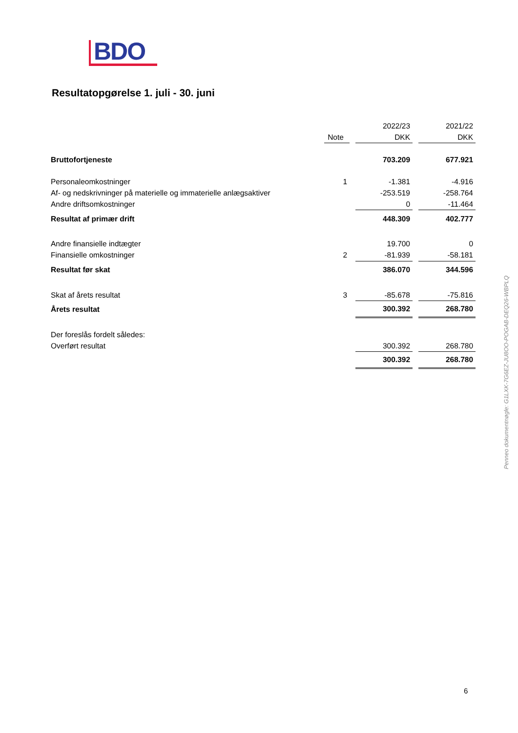BDO
Resultatopgørelse 1. juli - 30. juni
| | | | 2022/23 | | 2021/22 |
| | Note | | DKK | | DKK |
| Bruttofortjeneste | | | 703.209 | | 677.921 |
| Personaleomkostninger | 1 | | -1.381 | | -4.916 |
| Af- og nedskrivninger på materielle og immaterielle anlægsaktiver | | | -253.519 | | -258.764 |
| Andre driftsomkostninger | | | 0 | | -11.464 |
| Resultat af primær drift | | | 448.309 | | 402.777 |
| Andre finansielle indtægter | | | 19.700 | | 0 |
| Finansielle omkostninger | 2 | | -81.939 | | -58.181 |
| Resultat før skat | | | 386.070 | | 344.596 |
| Skat af årets resultat | 3 | | -85.678 | | -75.816 |
| Årets resultat | | | 300.392 | | 268.780 |
| Der foreslås fordelt således: | | | | | |
| Overført resultat | | | 300.392 | | 268.780 |
| | | | 300.392 | | 268.780 |
Penneo dokumentnøgle: G1LXK-7G6EZ-JU8OO-POGAB-DEQ26-WBPLQ
6